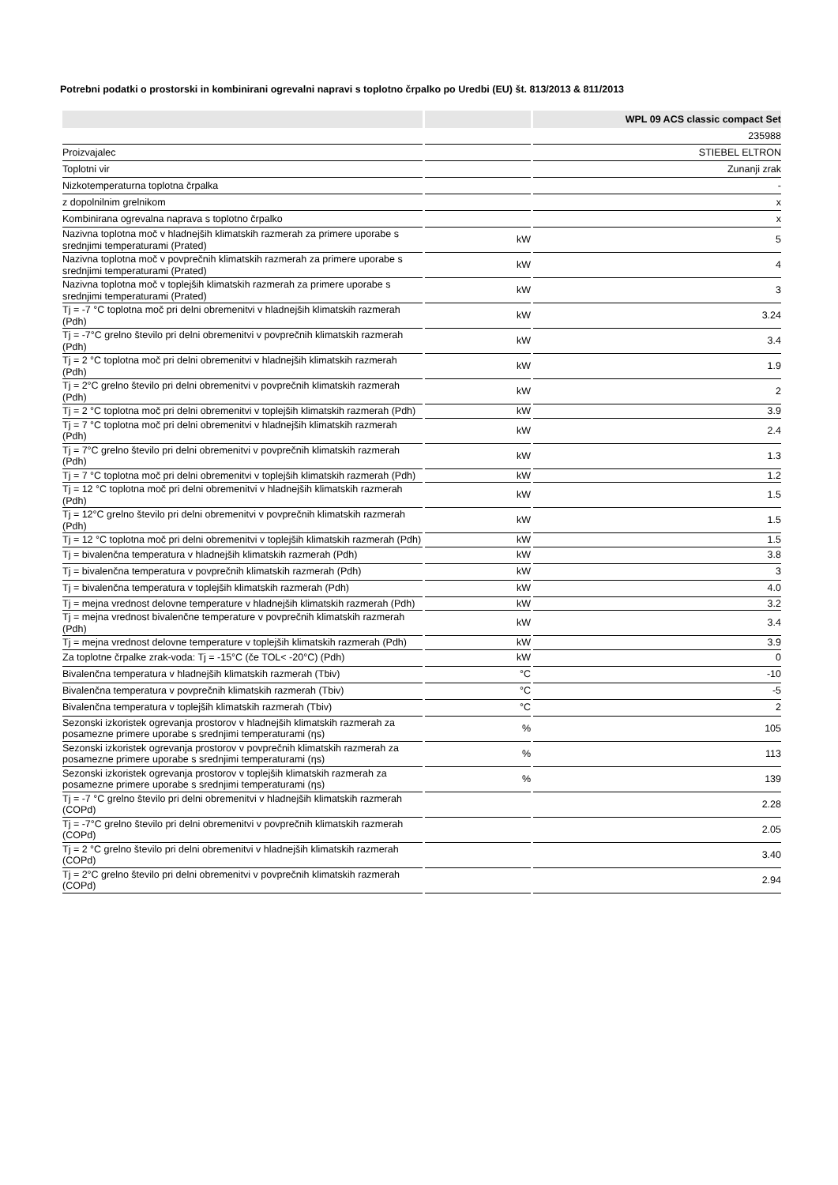Potrebni podatki o prostorski in kombinirani ogrevalni napravi s toplotno črpalko po Uredbi (EU) št. 813/2013 & 811/2013
| | | WPL 09 ACS classic compact Set |
| --- | --- | --- |
| | | 235988 |
| Proizvajalec | | STIEBEL ELTRON |
| Toplotni vir | | Zunanji zrak |
| Nizkotemperaturna toplotna črpalka | | - |
| z dopolnilnim grelnikom | | x |
| Kombinirana ogrevalna naprava s toplotno črpalko | | x |
| Nazivna toplotna moč v hladnejših klimatskih razmerah za primere uporabe s srednjimi temperaturami (Prated) | kW | 5 |
| Nazivna toplotna moč v povprečnih klimatskih razmerah za primere uporabe s srednjimi temperaturami (Prated) | kW | 4 |
| Nazivna toplotna moč v toplejših klimatskih razmerah za primere uporabe s srednjimi temperaturami (Prated) | kW | 3 |
| Tj = -7 °C toplotna moč pri delni obremenitvi v hladnejših klimatskih razmerah (Pdh) | kW | 3.24 |
| Tj = -7°C grelno število pri delni obremenitvi v povprečnih klimatskih razmerah (Pdh) | kW | 3.4 |
| Tj = 2 °C toplotna moč pri delni obremenitvi v hladnejših klimatskih razmerah (Pdh) | kW | 1.9 |
| Tj = 2°C grelno število pri delni obremenitvi v povprečnih klimatskih razmerah (Pdh) | kW | 2 |
| Tj = 2 °C toplotna moč pri delni obremenitvi v toplejših klimatskih razmerah (Pdh) | kW | 3.9 |
| Tj = 7 °C toplotna moč pri delni obremenitvi v hladnejših klimatskih razmerah (Pdh) | kW | 2.4 |
| Tj = 7°C grelno število pri delni obremenitvi v povprečnih klimatskih razmerah (Pdh) | kW | 1.3 |
| Tj = 7 °C toplotna moč pri delni obremenitvi v toplejših klimatskih razmerah (Pdh) | kW | 1.2 |
| Tj = 12 °C toplotna moč pri delni obremenitvi v hladnejših klimatskih razmerah (Pdh) | kW | 1.5 |
| Tj = 12°C grelno število pri delni obremenitvi v povprečnih klimatskih razmerah (Pdh) | kW | 1.5 |
| Tj = 12 °C toplotna moč pri delni obremenitvi v toplejših klimatskih razmerah (Pdh) | kW | 1.5 |
| Tj = bivalenčna temperatura v hladnejših klimatskih razmerah (Pdh) | kW | 3.8 |
| Tj = bivalenčna temperatura v povprečnih klimatskih razmerah (Pdh) | kW | 3 |
| Tj = bivalenčna temperatura v toplejših klimatskih razmerah (Pdh) | kW | 4.0 |
| Tj = mejna vrednost delovne temperature v hladnejših klimatskih razmerah (Pdh) | kW | 3.2 |
| Tj = mejna vrednost bivalenčne temperature v povprečnih klimatskih razmerah (Pdh) | kW | 3.4 |
| Tj = mejna vrednost delovne temperature v toplejših klimatskih razmerah (Pdh) | kW | 3.9 |
| Za toplotne črpalke zrak-voda: Tj = -15°C (če TOL< -20°C) (Pdh) | kW | 0 |
| Bivalenčna temperatura v hladnejših klimatskih razmerah (Tbiv) | °C | -10 |
| Bivalenčna temperatura v povprečnih klimatskih razmerah (Tbiv) | °C | -5 |
| Bivalenčna temperatura v toplejših klimatskih razmerah (Tbiv) | °C | 2 |
| Sezonski izkoristek ogrevanja prostorov v hladnejših klimatskih razmerah za posamezne primere uporabe s srednjimi temperaturami (ηs) | % | 105 |
| Sezonski izkoristek ogrevanja prostorov v povprečnih klimatskih razmerah za posamezne primere uporabe s srednjimi temperaturami (ηs) | % | 113 |
| Sezonski izkoristek ogrevanja prostorov v toplejših klimatskih razmerah za posamezne primere uporabe s srednjimi temperaturami (ηs) | % | 139 |
| Tj = -7 °C grelno število pri delni obremenitvi v hladnejših klimatskih razmerah (COPd) | | 2.28 |
| Tj = -7°C grelno število pri delni obremenitvi v povprečnih klimatskih razmerah (COPd) | | 2.05 |
| Tj = 2 °C grelno število pri delni obremenitvi v hladnejših klimatskih razmerah (COPd) | | 3.40 |
| Tj = 2°C grelno število pri delni obremenitvi v povprečnih klimatskih razmerah (COPd) | | 2.94 |